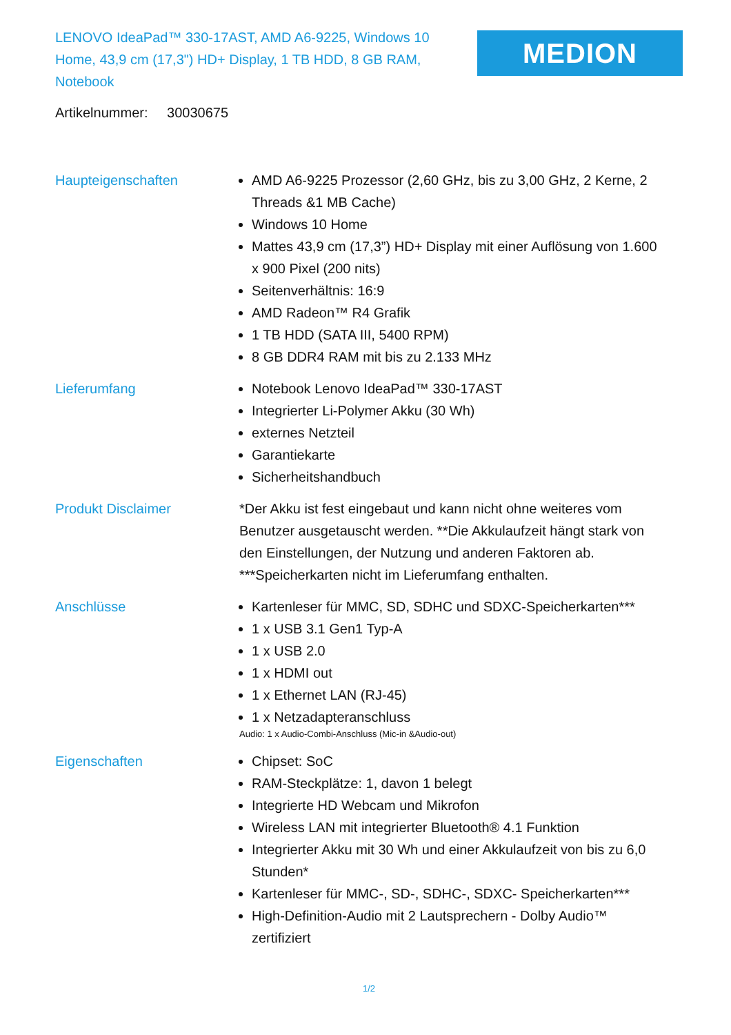LENOVO IdeaPad™ 330-17AST, AMD A6-9225, Windows 10 Home, 43,9 cm (17,3") HD+ Display, 1 TB HDD, 8 GB RAM, Notebook
MEDION
Artikelnummer: 30030675
Haupteigenschaften AMD A6-9225 Prozessor (2,60 GHz, bis zu 3,00 GHz, 2 Kerne, 2 Threads &1 MB Cache)
Windows 10 Home
Mattes 43,9 cm (17,3”) HD+ Display mit einer Auflösung von 1.600 x 900 Pixel (200 nits)
Seitenverhältnis: 16:9
AMD Radeon™ R4 Grafik
1 TB HDD (SATA III, 5400 RPM)
8 GB DDR4 RAM mit bis zu 2.133 MHz
Lieferumfang Notebook Lenovo IdeaPad™ 330-17AST
Integrierter Li-Polymer Akku (30 Wh)
externes Netzteil
Garantiekarte
Sicherheitshandbuch
Produkt Disclaimer *Der Akku ist fest eingebaut und kann nicht ohne weiteres vom Benutzer ausgetauscht werden. **Die Akkulaufzeit hängt stark von den Einstellungen, der Nutzung und anderen Faktoren ab. ***Speicherkarten nicht im Lieferumfang enthalten.
Anschlüsse Kartenleser für MMC, SD, SDHC und SDXC-Speicherkarten***
1 x USB 3.1 Gen1 Typ-A
1 x USB 2.0
1 x HDMI out
1 x Ethernet LAN (RJ-45)
1 x Netzadapteranschluss
Audio: 1 x Audio-Combi-Anschluss (Mic-in &Audio-out)
Eigenschaften Chipset: SoC
RAM-Steckplätze: 1, davon 1 belegt
Integrierte HD Webcam und Mikrofon
Wireless LAN mit integrierter Bluetooth® 4.1 Funktion
Integrierter Akku mit 30 Wh und einer Akkulaufzeit von bis zu 6,0 Stunden*
Kartenleser für MMC-, SD-, SDHC-, SDXC- Speicherkarten***
High-Definition-Audio mit 2 Lautsprechern - Dolby Audio™ zertifiziert
1/2